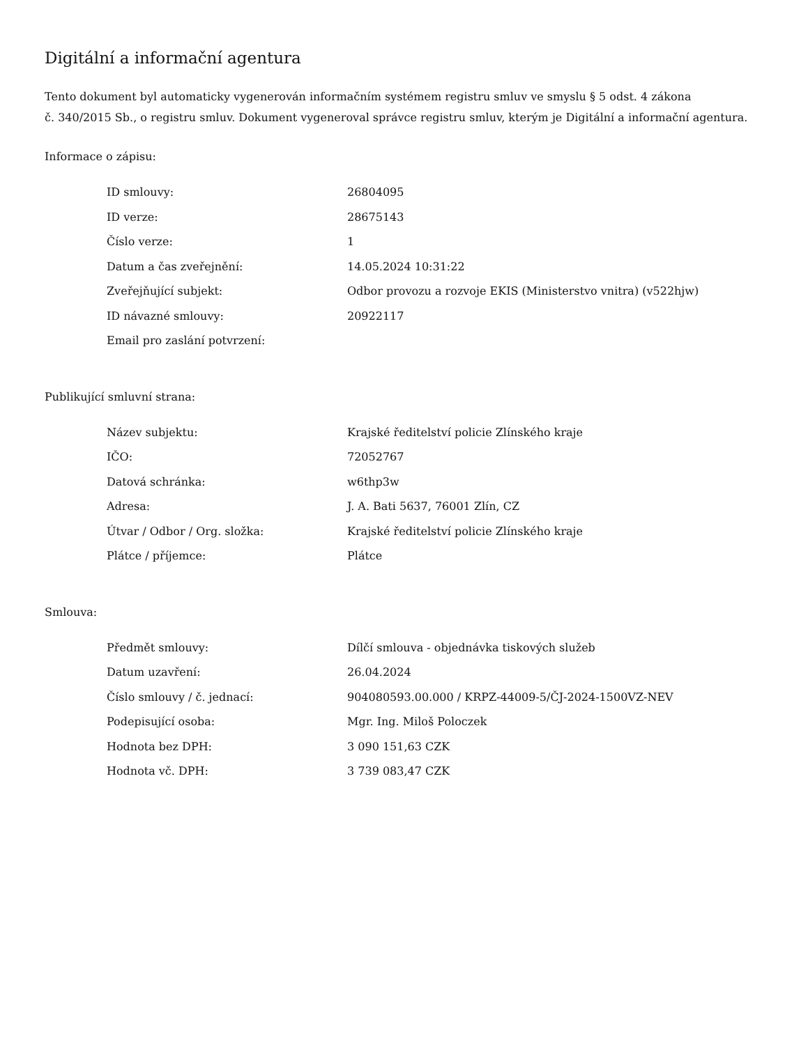Digitální a informační agentura
Tento dokument byl automaticky vygenerován informačním systémem registru smluv ve smyslu § 5 odst. 4 zákona
č. 340/2015 Sb., o registru smluv. Dokument vygeneroval správce registru smluv, kterým je Digitální a informační agentura.
Informace o zápisu:
| ID smlouvy: | 26804095 |
| ID verze: | 28675143 |
| Číslo verze: | 1 |
| Datum a čas zveřejnění: | 14.05.2024 10:31:22 |
| Zveřejňující subjekt: | Odbor provozu a rozvoje EKIS (Ministerstvo vnitra) (v522hjw) |
| ID návazné smlouvy: | 20922117 |
| Email pro zaslání potvrzení: | |
Publikující smluvní strana:
| Název subjektu: | Krajské ředitelství policie Zlínského kraje |
| IČO: | 72052767 |
| Datová schránka: | w6thp3w |
| Adresa: | J. A. Bati 5637, 76001 Zlín, CZ |
| Útvar / Odbor / Org. složka: | Krajské ředitelství policie Zlínského kraje |
| Plátce / příjemce: | Plátce |
Smlouva:
| Předmět smlouvy: | Dílčí smlouva - objednávka tiskových služeb |
| Datum uzavření: | 26.04.2024 |
| Číslo smlouvy / č. jednací: | 904080593.00.000 / KRPZ-44009-5/ČJ-2024-1500VZ-NEV |
| Podepisující osoba: | Mgr. Ing. Miloš Poloczek |
| Hodnota bez DPH: | 3 090 151,63 CZK |
| Hodnota vč. DPH: | 3 739 083,47 CZK |